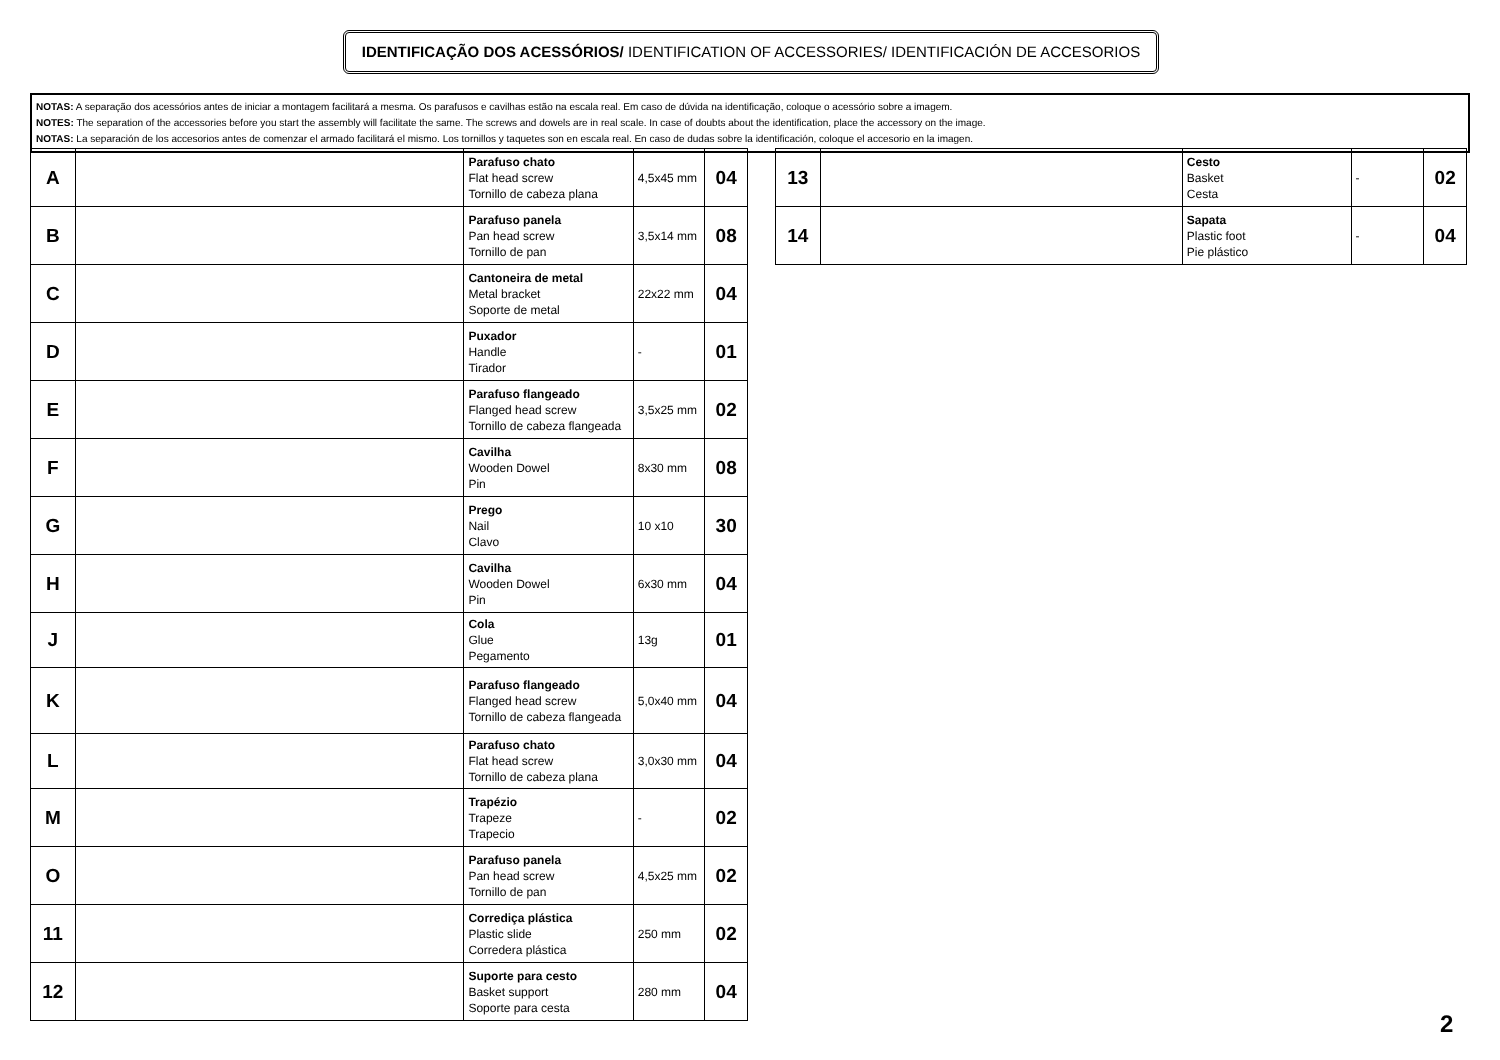IDENTIFICAÇÃO DOS ACESSÓRIOS/ IDENTIFICATION OF ACCESSORIES/ IDENTIFICACIÓN DE ACCESORIOS
NOTAS: A separação dos acessórios antes de iniciar a montagem facilitará a mesma. Os parafusos e cavilhas estão na escala real. Em caso de dúvida na identificação, coloque o acessório sobre a imagem.
NOTES: The separation of the accessories before you start the assembly will facilitate the same. The screws and dowels are in real scale. In case of doubts about the identification, place the accessory on the image.
NOTAS: La separación de los accesorios antes de comenzar el armado facilitará el mismo. Los tornillos y taquetes son en escala real. En caso de dudas sobre la identificación, coloque el accesorio en la imagen.
| A | | Parafuso chato Flat head screw Tornillo de cabeza plana | 4,5x45 mm | 04 |
| B | | Parafuso panela Pan head screw Tornillo de pan | 3,5x14 mm | 08 |
| C | | Cantoneira de metal Metal bracket Soporte de metal | 22x22 mm | 04 |
| D | | Puxador Handle Tirador | - | 01 |
| E | | Parafuso flangeado Flanged head screw Tornillo de cabeza flangeada | 3,5x25 mm | 02 |
| F | | Cavilha Wooden Dowel Pin | 8x30 mm | 08 |
| G | | Prego Nail Clavo | 10 x10 | 30 |
| H | | Cavilha Wooden Dowel Pin | 6x30 mm | 04 |
| J | | Cola Glue Pegamento | 13g | 01 |
| K | | Parafuso flangeado Flanged head screw Tornillo de cabeza flangeada | 5,0x40 mm | 04 |
| L | | Parafuso chato Flat head screw Tornillo de cabeza plana | 3,0x30 mm | 04 |
| M | | Trapézio Trapeze Trapecio | - | 02 |
| O | | Parafuso panela Pan head screw Tornillo de pan | 4,5x25 mm | 02 |
| 11 | | Corrediça plástica Plastic slide Corredera plástica | 250 mm | 02 |
| 12 | | Suporte para cesto Basket support Soporte para cesta | 280 mm | 04 |
| 13 | | Cesto Basket Cesta | - | 02 |
| 14 | | Sapata Plastic foot Pie plástico | - | 04 |
2